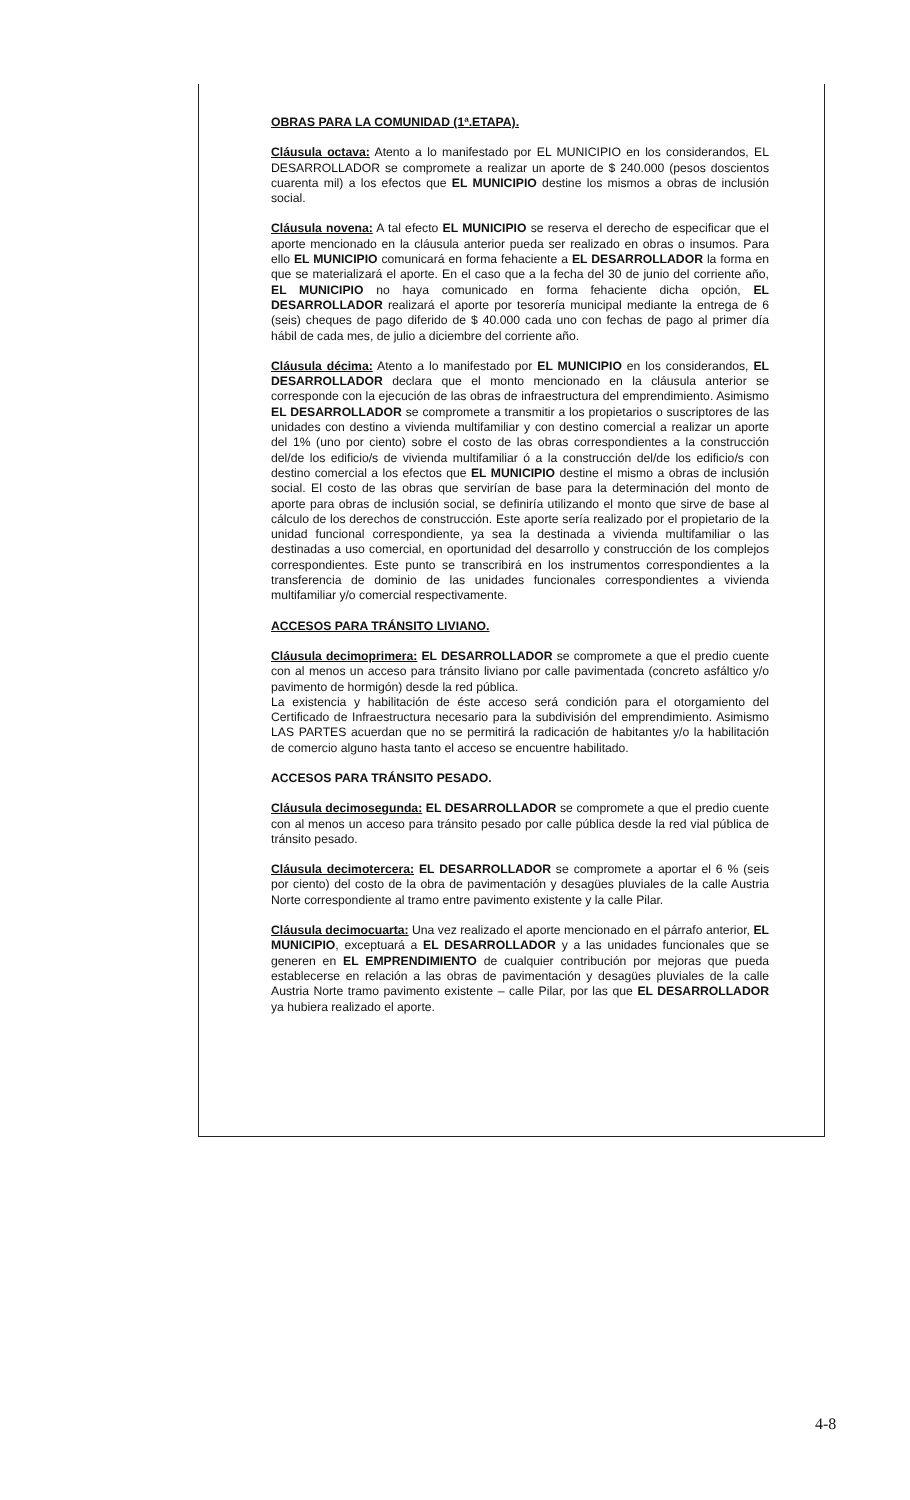OBRAS PARA LA COMUNIDAD (1ª.ETAPA).
Cláusula octava: Atento a lo manifestado por EL MUNICIPIO en los considerandos, EL DESARROLLADOR se compromete a realizar un aporte de $ 240.000 (pesos doscientos cuarenta mil) a los efectos que EL MUNICIPIO destine los mismos a obras de inclusión social.
Cláusula novena: A tal efecto EL MUNICIPIO se reserva el derecho de especificar que el aporte mencionado en la cláusula anterior pueda ser realizado en obras o insumos. Para ello EL MUNICIPIO comunicará en forma fehaciente a EL DESARROLLADOR la forma en que se materializará el aporte. En el caso que a la fecha del 30 de junio del corriente año, EL MUNICIPIO no haya comunicado en forma fehaciente dicha opción, EL DESARROLLADOR realizará el aporte por tesorería municipal mediante la entrega de 6 (seis) cheques de pago diferido de $ 40.000 cada uno con fechas de pago al primer día hábil de cada mes, de julio a diciembre del corriente año.
Cláusula décima: Atento a lo manifestado por EL MUNICIPIO en los considerandos, EL DESARROLLADOR declara que el monto mencionado en la cláusula anterior se corresponde con la ejecución de las obras de infraestructura del emprendimiento. Asimismo EL DESARROLLADOR se compromete a transmitir a los propietarios o suscriptores de las unidades con destino a vivienda multifamiliar y con destino comercial a realizar un aporte del 1% (uno por ciento) sobre el costo de las obras correspondientes a la construcción del/de los edificio/s de vivienda multifamiliar ó a la construcción del/de los edificio/s con destino comercial a los efectos que EL MUNICIPIO destine el mismo a obras de inclusión social. El costo de las obras que servirían de base para la determinación del monto de aporte para obras de inclusión social, se definiría utilizando el monto que sirve de base al cálculo de los derechos de construcción. Este aporte sería realizado por el propietario de la unidad funcional correspondiente, ya sea la destinada a vivienda multifamiliar o las destinadas a uso comercial, en oportunidad del desarrollo y construcción de los complejos correspondientes. Este punto se transcribirá en los instrumentos correspondientes a la transferencia de dominio de las unidades funcionales correspondientes a vivienda multifamiliar y/o comercial respectivamente.
ACCESOS PARA TRÁNSITO LIVIANO.
Cláusula decimoprimera: EL DESARROLLADOR se compromete a que el predio cuente con al menos un acceso para tránsito liviano por calle pavimentada (concreto asfáltico y/o pavimento de hormigón) desde la red pública.
La existencia y habilitación de éste acceso será condición para el otorgamiento del Certificado de Infraestructura necesario para la subdivisión del emprendimiento. Asimismo LAS PARTES acuerdan que no se permitirá la radicación de habitantes y/o la habilitación de comercio alguno hasta tanto el acceso se encuentre habilitado.
ACCESOS PARA TRÁNSITO PESADO.
Cláusula decimosegunda: EL DESARROLLADOR se compromete a que el predio cuente con al menos un acceso para tránsito pesado por calle pública desde la red vial pública de tránsito pesado.
Cláusula decimotercera: EL DESARROLLADOR se compromete a aportar el 6 % (seis por ciento) del costo de la obra de pavimentación y desagües pluviales de la calle Austria Norte correspondiente al tramo entre pavimento existente y la calle Pilar.
Cláusula decimocuarta: Una vez realizado el aporte mencionado en el párrafo anterior, EL MUNICIPIO, exceptuará a EL DESARROLLADOR y a las unidades funcionales que se generen en EL EMPRENDIMIENTO de cualquier contribución por mejoras que pueda establecerse en relación a las obras de pavimentación y desagües pluviales de la calle Austria Norte tramo pavimento existente – calle Pilar, por las que EL DESARROLLADOR ya hubiera realizado el aporte.
4-8